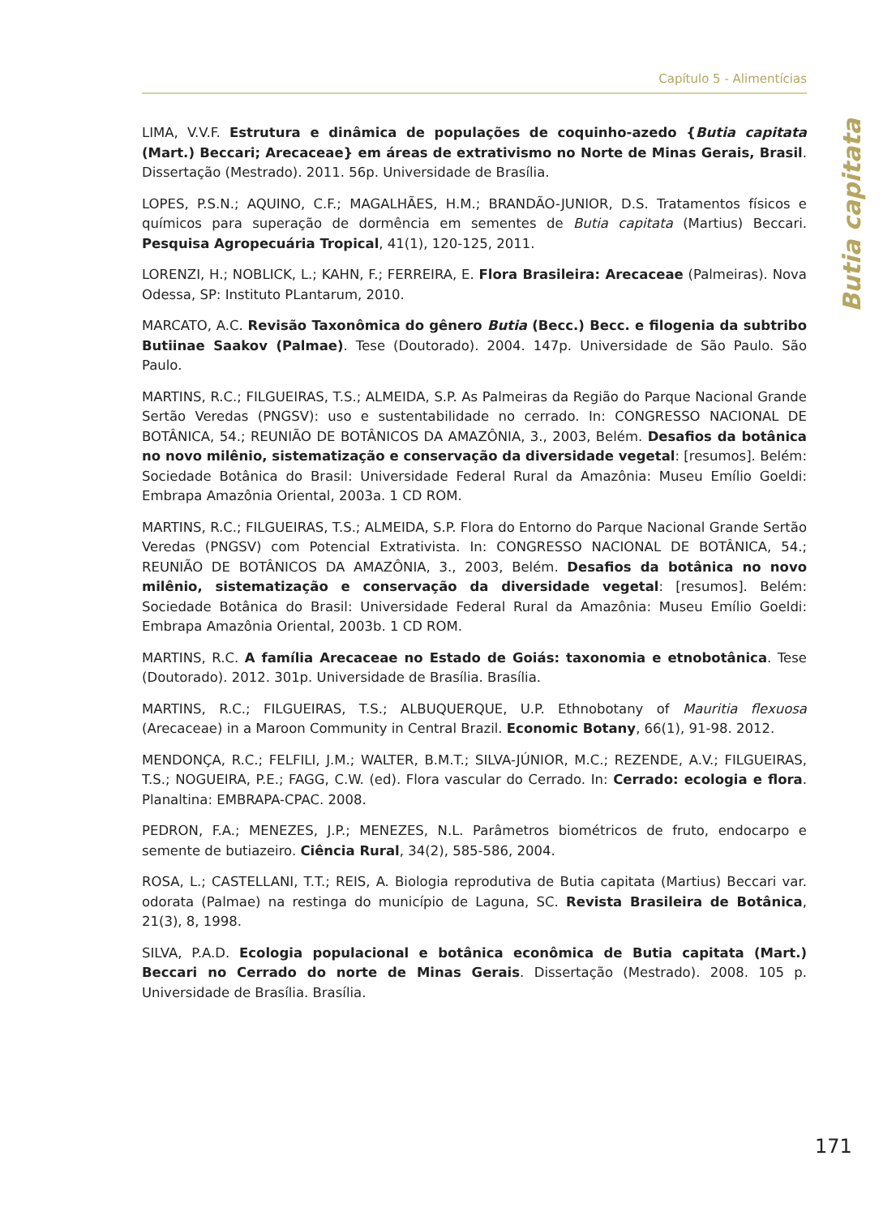Capítulo 5 - Alimentícias
Butia capitata
LIMA, V.V.F. Estrutura e dinâmica de populações de coquinho-azedo {Butia capitata (Mart.) Beccari; Arecaceae} em áreas de extrativismo no Norte de Minas Gerais, Brasil. Dissertação (Mestrado). 2011. 56p. Universidade de Brasília.
LOPES, P.S.N.; AQUINO, C.F.; MAGALHÃES, H.M.; BRANDÃO-JUNIOR, D.S. Tratamentos físicos e químicos para superação de dormência em sementes de Butia capitata (Martius) Beccari. Pesquisa Agropecuária Tropical, 41(1), 120-125, 2011.
LORENZI, H.; NOBLICK, L.; KAHN, F.; FERREIRA, E. Flora Brasileira: Arecaceae (Palmeiras). Nova Odessa, SP: Instituto PLantarum, 2010.
MARCATO, A.C. Revisão Taxonômica do gênero Butia (Becc.) Becc. e filogenia da subtribo Butiinae Saakov (Palmae). Tese (Doutorado). 2004. 147p. Universidade de São Paulo. São Paulo.
MARTINS, R.C.; FILGUEIRAS, T.S.; ALMEIDA, S.P. As Palmeiras da Região do Parque Nacional Grande Sertão Veredas (PNGSV): uso e sustentabilidade no cerrado. In: CONGRESSO NACIONAL DE BOTÂNICA, 54.; REUNIÃO DE BOTÂNICOS DA AMAZÔNIA, 3., 2003, Belém. Desafios da botânica no novo milênio, sistematização e conservação da diversidade vegetal: [resumos]. Belém: Sociedade Botânica do Brasil: Universidade Federal Rural da Amazônia: Museu Emílio Goeldi: Embrapa Amazônia Oriental, 2003a. 1 CD ROM.
MARTINS, R.C.; FILGUEIRAS, T.S.; ALMEIDA, S.P. Flora do Entorno do Parque Nacional Grande Sertão Veredas (PNGSV) com Potencial Extrativista. In: CONGRESSO NACIONAL DE BOTÂNICA, 54.; REUNIÃO DE BOTÂNICOS DA AMAZÔNIA, 3., 2003, Belém. Desafios da botânica no novo milênio, sistematização e conservação da diversidade vegetal: [resumos]. Belém: Sociedade Botânica do Brasil: Universidade Federal Rural da Amazônia: Museu Emílio Goeldi: Embrapa Amazônia Oriental, 2003b. 1 CD ROM.
MARTINS, R.C. A família Arecaceae no Estado de Goiás: taxonomia e etnobotânica. Tese (Doutorado). 2012. 301p. Universidade de Brasília. Brasília.
MARTINS, R.C.; FILGUEIRAS, T.S.; ALBUQUERQUE, U.P. Ethnobotany of Mauritia flexuosa (Arecaceae) in a Maroon Community in Central Brazil. Economic Botany, 66(1), 91-98. 2012.
MENDONÇA, R.C.; FELFILI, J.M.; WALTER, B.M.T.; SILVA-JÚNIOR, M.C.; REZENDE, A.V.; FILGUEIRAS, T.S.; NOGUEIRA, P.E.; FAGG, C.W. (ed). Flora vascular do Cerrado. In: Cerrado: ecologia e flora. Planaltina: EMBRAPA-CPAC. 2008.
PEDRON, F.A.; MENEZES, J.P.; MENEZES, N.L. Parâmetros biométricos de fruto, endocarpo e semente de butiazeiro. Ciência Rural, 34(2), 585-586, 2004.
ROSA, L.; CASTELLANI, T.T.; REIS, A. Biologia reprodutiva de Butia capitata (Martius) Beccari var. odorata (Palmae) na restinga do município de Laguna, SC. Revista Brasileira de Botânica, 21(3), 8, 1998.
SILVA, P.A.D. Ecologia populacional e botânica econômica de Butia capitata (Mart.) Beccari no Cerrado do norte de Minas Gerais. Dissertação (Mestrado). 2008. 105 p. Universidade de Brasília. Brasília.
171